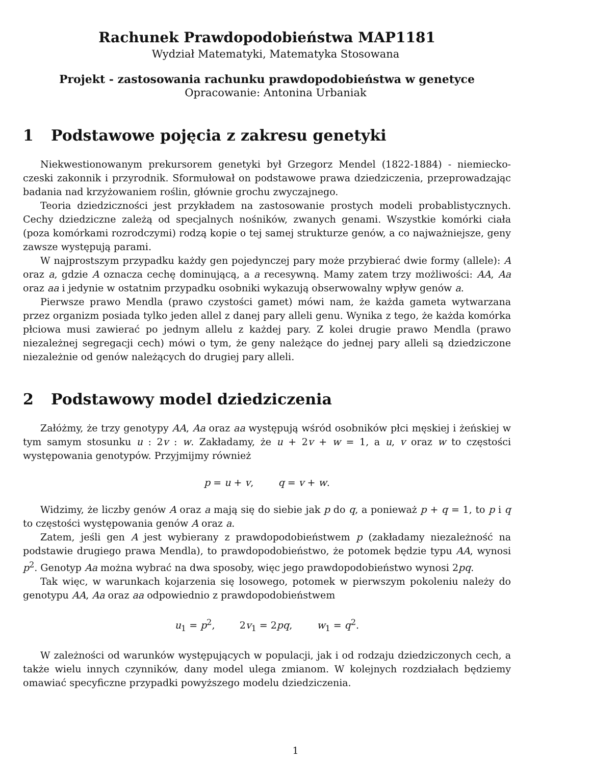Rachunek Prawdopodobieństwa MAP1181
Wydział Matematyki, Matematyka Stosowana
Projekt - zastosowania rachunku prawdopodobieństwa w genetyce
Opracowanie: Antonina Urbaniak
1 Podstawowe pojęcia z zakresu genetyki
Niekwestionowanym prekursorem genetyki był Grzegorz Mendel (1822-1884) - niemiecko-czeski zakonnik i przyrodnik. Sformułował on podstawowe prawa dziedziczenia, przeprowadzając badania nad krzyżowaniem roślin, głównie grochu zwyczajnego.
Teoria dziedziczności jest przykładem na zastosowanie prostych modeli probablistycznych. Cechy dziedziczne zależą od specjalnych nośników, zwanych genami. Wszystkie komórki ciała (poza komórkami rozrodczymi) rodzą kopie o tej samej strukturze genów, a co najważniejsze, geny zawsze występują parami.
W najprostszym przypadku każdy gen pojedynczej pary może przybierać dwie formy (allele): A oraz a, gdzie A oznacza cechę dominującą, a a recesywną. Mamy zatem trzy możliwości: AA, Aa oraz aa i jedynie w ostatnim przypadku osobniki wykazują obserwowalny wpływ genów a.
Pierwsze prawo Mendla (prawo czystości gamet) mówi nam, że każda gameta wytwarzana przez organizm posiada tylko jeden allel z danej pary alleli genu. Wynika z tego, że każda komórka płciowa musi zawierać po jednym allelu z każdej pary. Z kolei drugie prawo Mendla (prawo niezależnej segregacji cech) mówi o tym, że geny należące do jednej pary alleli są dziedziczone niezależnie od genów należących do drugiej pary alleli.
2 Podstawowy model dziedziczenia
Załóżmy, że trzy genotypy AA, Aa oraz aa występują wśród osobników płci męskiej i żeńskiej w tym samym stosunku u : 2v : w. Zakładamy, że u + 2v + w = 1, a u, v oraz w to częstości występowania genotypów. Przyjmijmy również
p = u + v, q = v + w.
Widzimy, że liczby genów A oraz a mają się do siebie jak p do q, a ponieważ p + q = 1, to p i q to częstości występowania genów A oraz a.
Zatem, jeśli gen A jest wybierany z prawdopodobieństwem p (zakładamy niezależność na podstawie drugiego prawa Mendla), to prawdopodobieństwo, że potomek będzie typu AA, wynosi p<sup>2</sup>. Genotyp Aa można wybrać na dwa sposoby, więc jego prawdopodobieństwo wynosi 2pq.
Tak więc, w warunkach kojarzenia się losowego, potomek w pierwszym pokoleniu należy do genotypu AA, Aa oraz aa odpowiednio z prawdopodobieństwem
u<sub>1</sub> = p<sup>2</sup>, 2v<sub>1</sub> = 2pq, w<sub>1</sub> = q<sup>2</sup>.
W zależności od warunków występujących w populacji, jak i od rodzaju dziedziczonych cech, a także wielu innych czynników, dany model ulega zmianom. W kolejnych rozdziałach będziemy omawiać specyficzne przypadki powyższego modelu dziedziczenia.
1